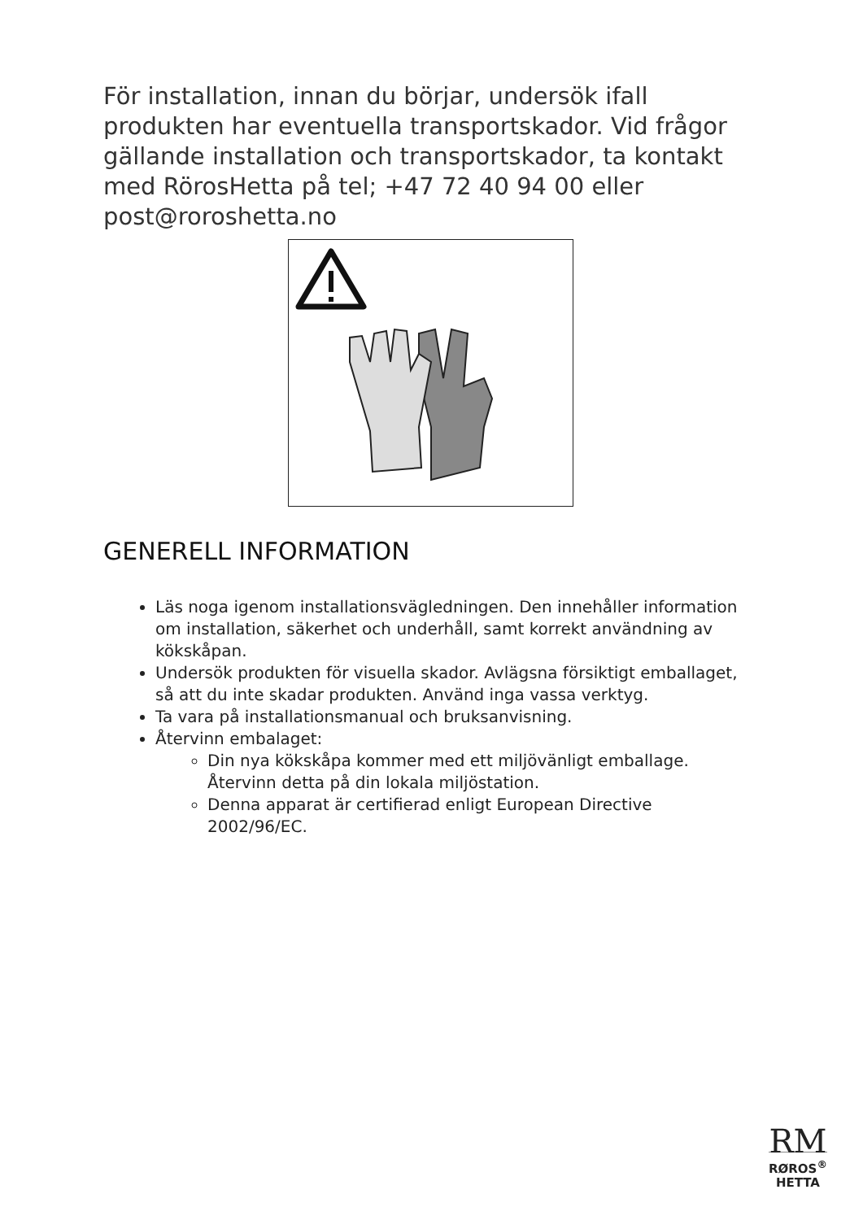För installation, innan du börjar, undersök ifall produkten har eventuella transportskador. Vid frågor gällande installation och transportskador, ta kontakt med RörosHetta på tel; +47 72 40 94 00 eller post@roroshetta.no
GENERELL INFORMATION
Läs noga igenom installationsvägledningen. Den innehåller information om installation, säkerhet och underhåll, samt korrekt användning av kökskåpan.
Undersök produkten för visuella skador. Avlägsna försiktigt emballaget, så att du inte skadar produkten. Använd inga vassa verktyg.
Ta vara på installationsmanual och bruksanvisning.
Återvinn embalaget:
Din nya kökskåpa kommer med ett miljövänligt emballage. Återvinn detta på din lokala miljöstation.
Denna apparat är certifierad enligt European Directive 2002/96/EC.
RM
RØROS<sup>®</sup>
HETTA